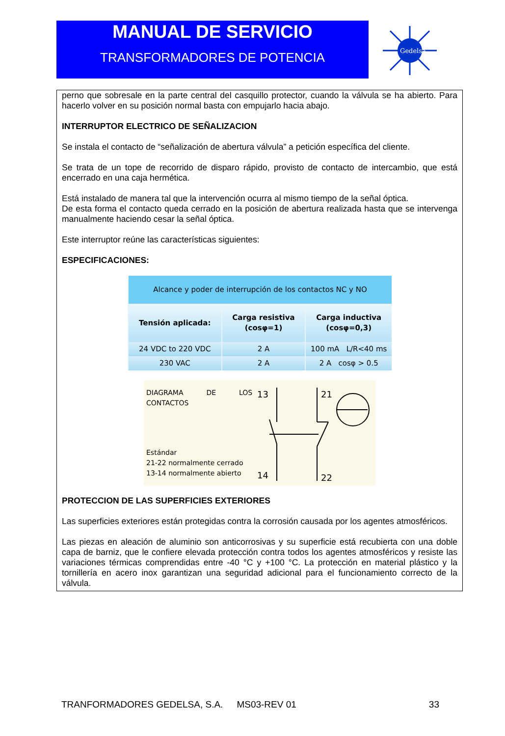MANUAL DE SERVICIO
TRANSFORMADORES DE POTENCIA
Gedelsa
perno que sobresale en la parte central del casquillo protector, cuando la válvula se ha abierto. Para hacerlo volver en su posición normal basta con empujarlo hacia abajo.
INTERRUPTOR ELECTRICO DE SEÑALIZACION
Se instala el contacto de “señalización de abertura válvula” a petición específica del cliente.
Se trata de un tope de recorrido de disparo rápido, provisto de contacto de intercambio, que está encerrado en una caja hermética.
Está instalado de manera tal que la intervención ocurra al mismo tiempo de la señal óptica.
De esta forma el contacto queda cerrado en la posición de abertura realizada hasta que se intervenga manualmente haciendo cesar la señal óptica.
Este interruptor reúne las características siguientes:
ESPECIFICACIONES:
| Alcance y poder de interrupción de los contactos NC y NO | | |
| --- | --- | --- |
| Tensión aplicada: | Carga resistiva (cosφ=1) | Carga inductiva (cosφ=0,3) |
| 24 VDC to 220 VDC | 2 A | 100 mA L/R<40 ms |
| 230 VAC | 2 A | 2 A cosφ > 0.5 |
DIAGRAMA DE LOS CONTACTOS
Estándar
21-22 normalmente cerrado
13-14 normalmente abierto
13
14
21
22
PROTECCION DE LAS SUPERFICIES EXTERIORES
Las superficies exteriores están protegidas contra la corrosión causada por los agentes atmosféricos.
Las piezas en aleación de aluminio son anticorrosivas y su superficie está recubierta con una doble capa de barniz, que le confiere elevada protección contra todos los agentes atmosféricos y resiste las variaciones térmicas comprendidas entre -40 °C y +100 °C. La protección en material plástico y la tornillería en acero inox garantizan una seguridad adicional para el funcionamiento correcto de la válvula.
TRANFORMADORES GEDELSA, S.A. MS03-REV 01 33